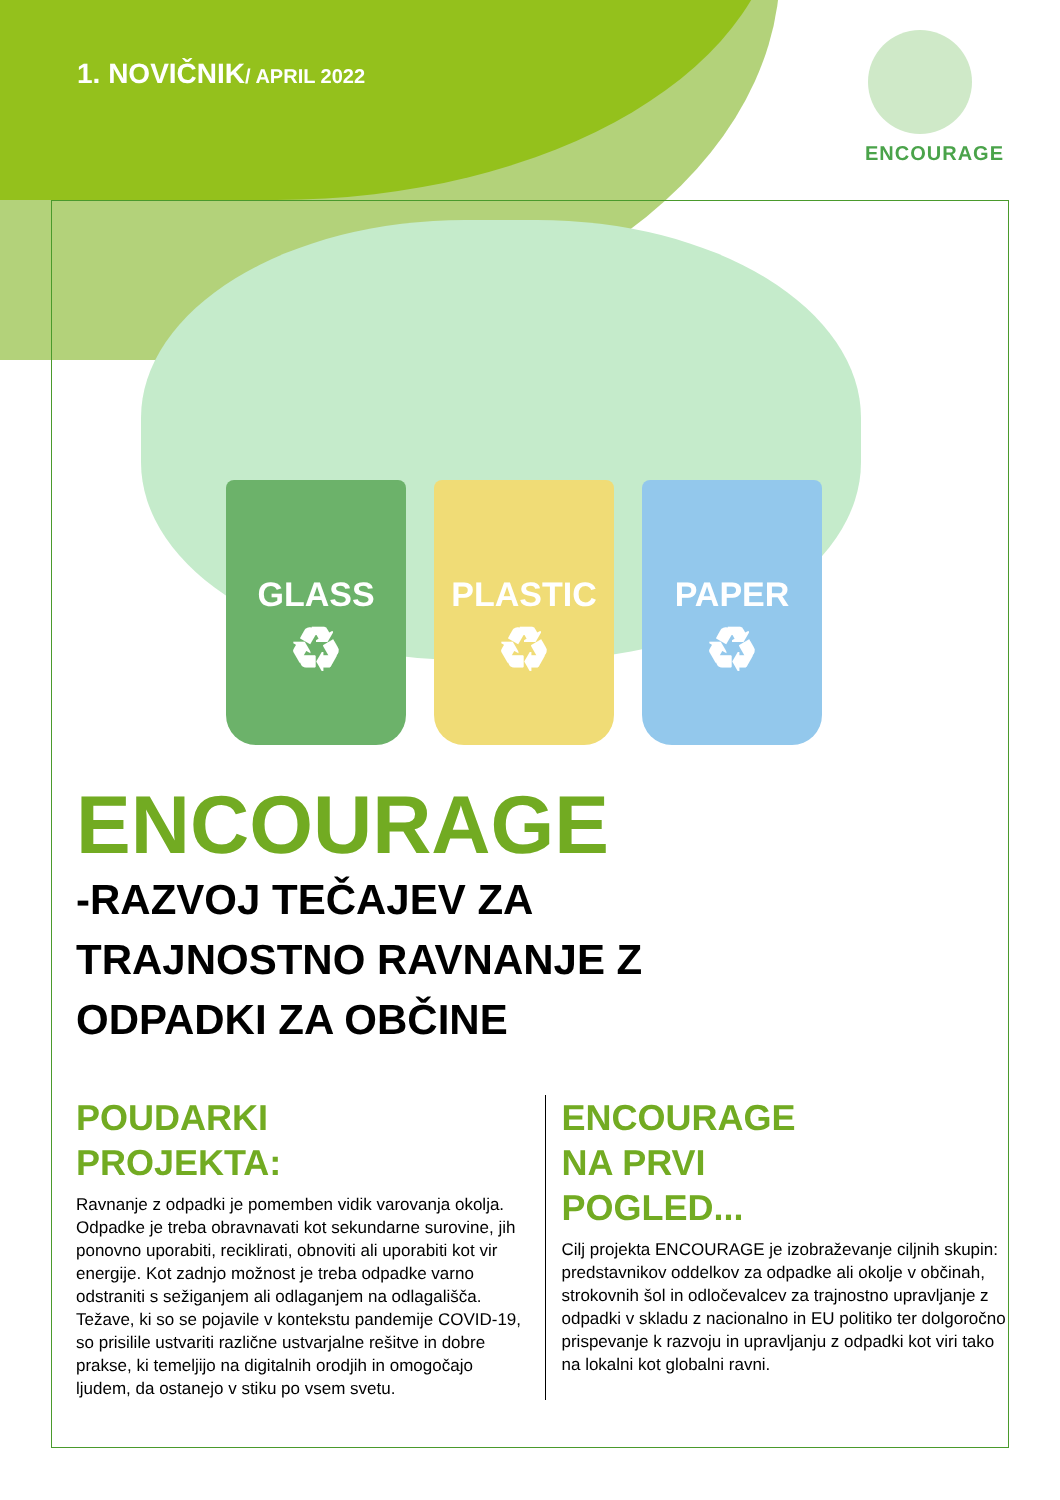1. NOVIČNIK/ APRIL 2022
ENCOURAGE
GLASS
♻
PLASTIC
♻
PAPER
♻
ENCOURAGE
-RAZVOJ TEČAJEV ZA
TRAJNOSTNO RAVNANJE Z
ODPADKI ZA OBČINE
POUDARKI
PROJEKTA:
Ravnanje z odpadki je pomemben vidik varovanja okolja. Odpadke je treba obravnavati kot sekundarne surovine, jih ponovno uporabiti, reciklirati, obnoviti ali uporabiti kot vir energije. Kot zadnjo možnost je treba odpadke varno odstraniti s sežiganjem ali odlaganjem na odlagališča. Težave, ki so se pojavile v kontekstu pandemije COVID-19, so prisilile ustvariti različne ustvarjalne rešitve in dobre prakse, ki temeljijo na digitalnih orodjih in omogočajo ljudem, da ostanejo v stiku po vsem svetu.
ENCOURAGE
NA PRVI
POGLED...
Cilj projekta ENCOURAGE je izobraževanje ciljnih skupin: predstavnikov oddelkov za odpadke ali okolje v občinah, strokovnih šol in odločevalcev za trajnostno upravljanje z odpadki v skladu z nacionalno in EU politiko ter dolgoročno prispevanje k razvoju in upravljanju z odpadki kot viri tako na lokalni kot globalni ravni.